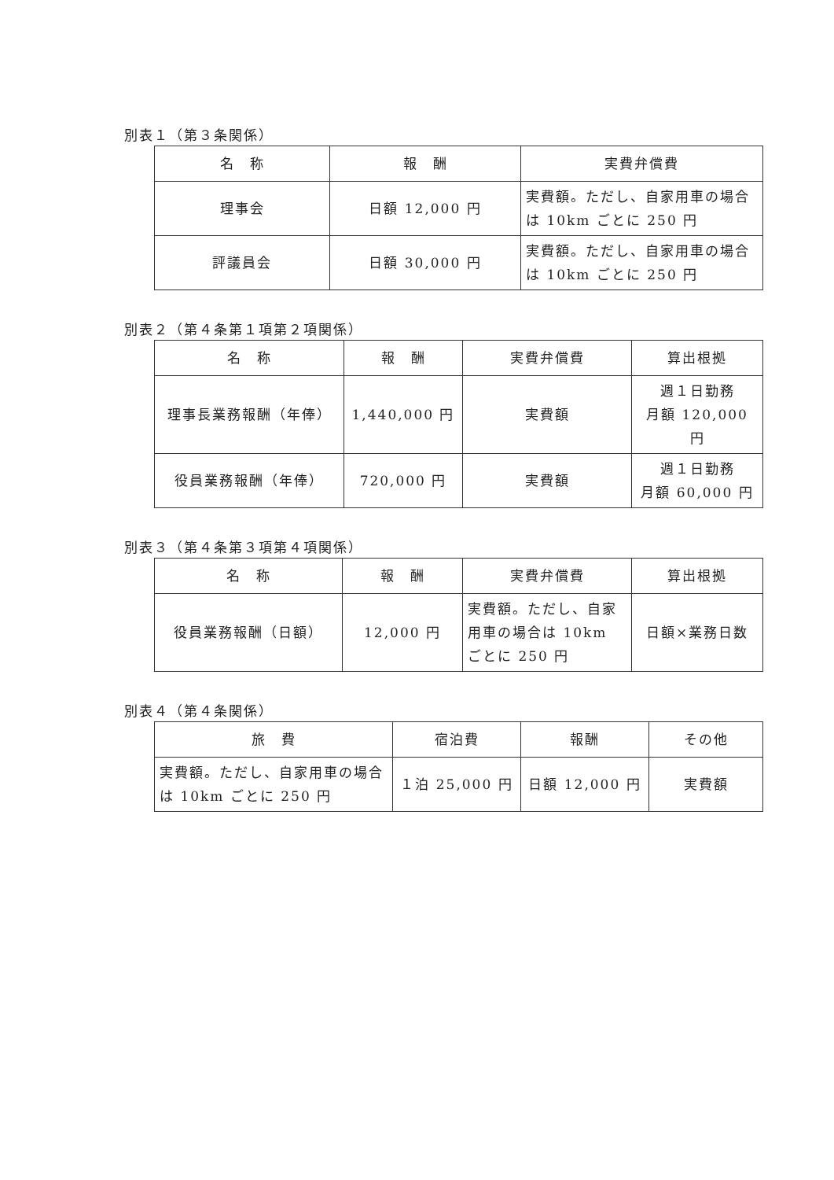別表１（第３条関係）
| 名 称 | 報 酬 | 実費弁償費 |
| --- | --- | --- |
| 理事会 | 日額 12,000 円 | 実費額。ただし、自家用車の場合は 10km ごとに 250 円 |
| 評議員会 | 日額 30,000 円 | 実費額。ただし、自家用車の場合は 10km ごとに 250 円 |
別表２（第４条第１項第２項関係）
| 名 称 | 報 酬 | 実費弁償費 | 算出根拠 |
| --- | --- | --- | --- |
| 理事長業務報酬（年俸） | 1,440,000 円 | 実費額 | 週１日勤務 月額 120,000 円 |
| 役員業務報酬（年俸） | 720,000 円 | 実費額 | 週１日勤務 月額 60,000 円 |
別表３（第４条第３項第４項関係）
| 名 称 | 報 酬 | 実費弁償費 | 算出根拠 |
| --- | --- | --- | --- |
| 役員業務報酬（日額） | 12,000 円 | 実費額。ただし、自家用車の場合は 10km ごとに 250 円 | 日額×業務日数 |
別表４（第４条関係）
| 旅 費 | 宿泊費 | 報酬 | その他 |
| --- | --- | --- | --- |
| 実費額。ただし、自家用車の場合は 10km ごとに 250 円 | １泊 25,000 円 | 日額 12,000 円 | 実費額 |